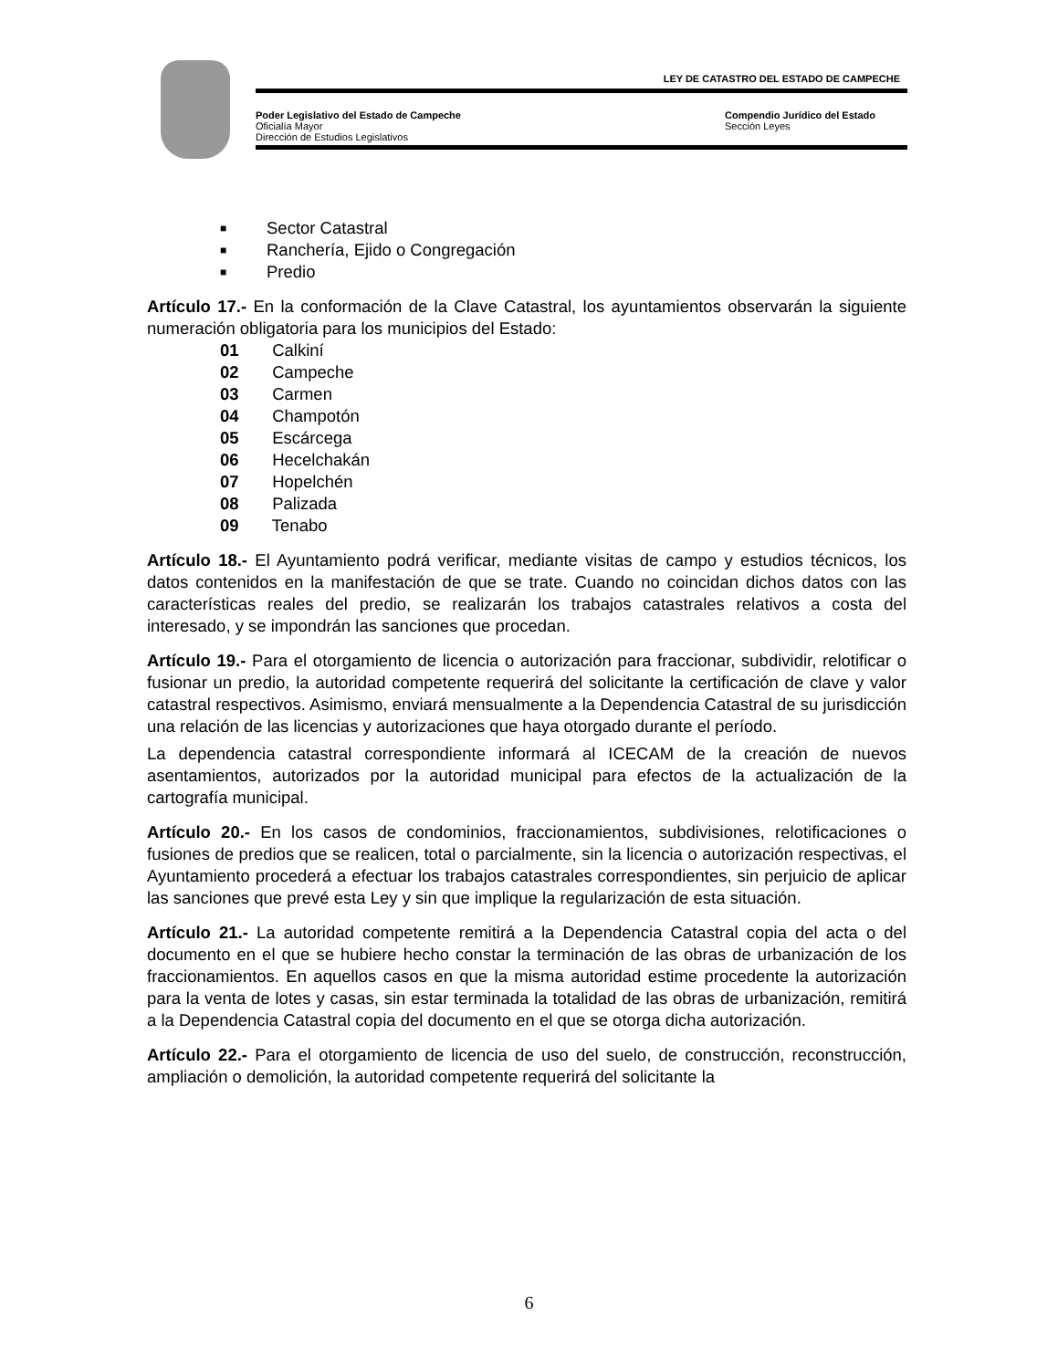LEY DE CATASTRO DEL ESTADO DE CAMPECHE
Poder Legislativo del Estado de Campeche
Oficialía Mayor
Dirección de Estudios Legislativos
Compendio Jurídico del Estado
Sección Leyes
■ Sector Catastral
■ Ranchería, Ejido o Congregación
■ Predio
Artículo 17.- En la conformación de la Clave Catastral, los ayuntamientos observarán la siguiente numeración obligatoria para los municipios del Estado:
01 Calkiní
02 Campeche
03 Carmen
04 Champotón
05 Escárcega
06 Hecelchakán
07 Hopelchén
08 Palizada
09 Tenabo
Artículo 18.- El Ayuntamiento podrá verificar, mediante visitas de campo y estudios técnicos, los datos contenidos en la manifestación de que se trate. Cuando no coincidan dichos datos con las características reales del predio, se realizarán los trabajos catastrales relativos a costa del interesado, y se impondrán las sanciones que procedan.
Artículo 19.- Para el otorgamiento de licencia o autorización para fraccionar, subdividir, relotificar o fusionar un predio, la autoridad competente requerirá del solicitante la certificación de clave y valor catastral respectivos. Asimismo, enviará mensualmente a la Dependencia Catastral de su jurisdicción una relación de las licencias y autorizaciones que haya otorgado durante el período.
La dependencia catastral correspondiente informará al ICECAM de la creación de nuevos asentamientos, autorizados por la autoridad municipal para efectos de la actualización de la cartografía municipal.
Artículo 20.- En los casos de condominios, fraccionamientos, subdivisiones, relotificaciones o fusiones de predios que se realicen, total o parcialmente, sin la licencia o autorización respectivas, el Ayuntamiento procederá a efectuar los trabajos catastrales correspondientes, sin perjuicio de aplicar las sanciones que prevé esta Ley y sin que implique la regularización de esta situación.
Artículo 21.- La autoridad competente remitirá a la Dependencia Catastral copia del acta o del documento en el que se hubiere hecho constar la terminación de las obras de urbanización de los fraccionamientos. En aquellos casos en que la misma autoridad estime procedente la autorización para la venta de lotes y casas, sin estar terminada la totalidad de las obras de urbanización, remitirá a la Dependencia Catastral copia del documento en el que se otorga dicha autorización.
Artículo 22.- Para el otorgamiento de licencia de uso del suelo, de construcción, reconstrucción, ampliación o demolición, la autoridad competente requerirá del solicitante la
6